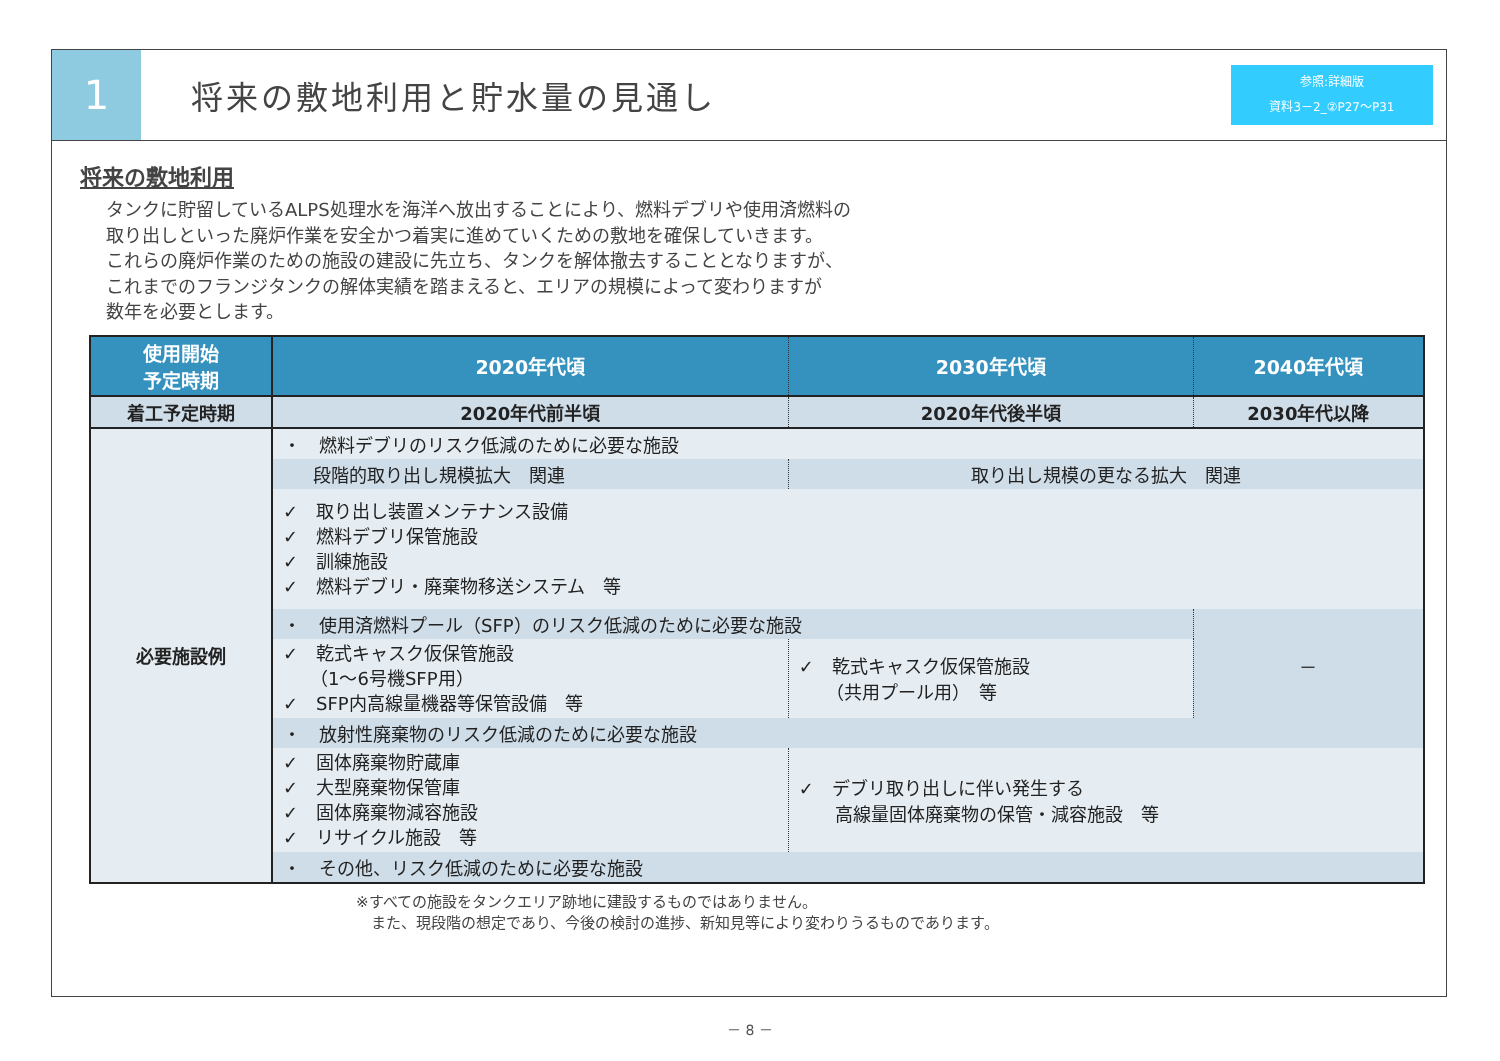1
将来の敷地利用と貯水量の見通し
参照:詳細版
資料3－2_②P27～P31
将来の敷地利用
タンクに貯留しているALPS処理水を海洋へ放出することにより、燃料デブリや使用済燃料の
取り出しといった廃炉作業を安全かつ着実に進めていくための敷地を確保していきます。
これらの廃炉作業のための施設の建設に先立ち、タンクを解体撤去することとなりますが、
これまでのフランジタンクの解体実績を踏まえると、エリアの規模によって変わりますが
数年を必要とします。
| 使用開始 予定時期 | 2020年代頃 | 2030年代頃 | 2040年代頃 |
| --- | --- | --- | --- |
| 着工予定時期 | 2020年代前半頃 | 2020年代後半頃 | 2030年代以降 |
| 必要施設例 | ・ 燃料デブリのリスク低減のために必要な施設 | | |
| | 段階的取り出し規模拡大 関連 | 取り出し規模の更なる拡大 関連 | |
| | ✓ 取り出し装置メンテナンス設備 ✓ 燃料デブリ保管施設 ✓ 訓練施設 ✓ 燃料デブリ・廃棄物移送システム 等 | | |
| | ・ 使用済燃料プール（SFP）のリスク低減のために必要な施設 | | － |
| | ✓ 乾式キャスク仮保管施設 （1～6号機SFP用） ✓ SFP内高線量機器等保管設備 等 | ✓ 乾式キャスク仮保管施設 （共用プール用） 等 | |
| | ・ 放射性廃棄物のリスク低減のために必要な施設 | | |
| | ✓ 固体廃棄物貯蔵庫 ✓ 大型廃棄物保管庫 ✓ 固体廃棄物減容施設 ✓ リサイクル施設 等 | ✓ デブリ取り出しに伴い発生する 高線量固体廃棄物の保管・減容施設 等 | |
| | ・ その他、リスク低減のために必要な施設 | | |
※すべての施設をタンクエリア跡地に建設するものではありません。
　また、現段階の想定であり、今後の検討の進捗、新知見等により変わりうるものであります。
－ 8 －